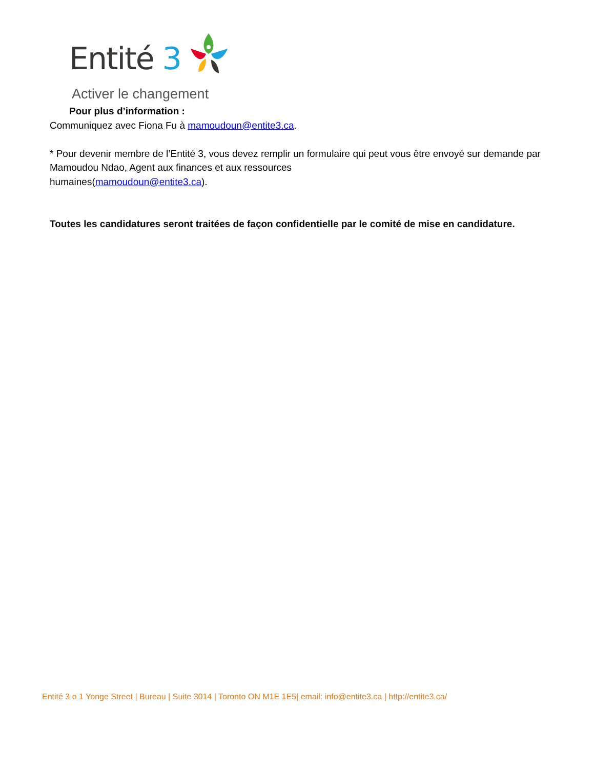Entité 3
Activer le changement
Pour plus d’information :
Communiquez avec Fiona Fu à mamoudoun@entite3.ca.
* Pour devenir membre de l’Entité 3, vous devez remplir un formulaire qui peut vous être envoyé sur demande par Mamoudou Ndao, Agent aux finances et aux ressources
humaines(mamoudoun@entite3.ca).
Toutes les candidatures seront traitées de façon confidentielle par le comité de mise en candidature.
Entité 3 o 1 Yonge Street | Bureau | Suite 3014 | Toronto ON M1E 1E5| email: info@entite3.ca | http://entite3.ca/